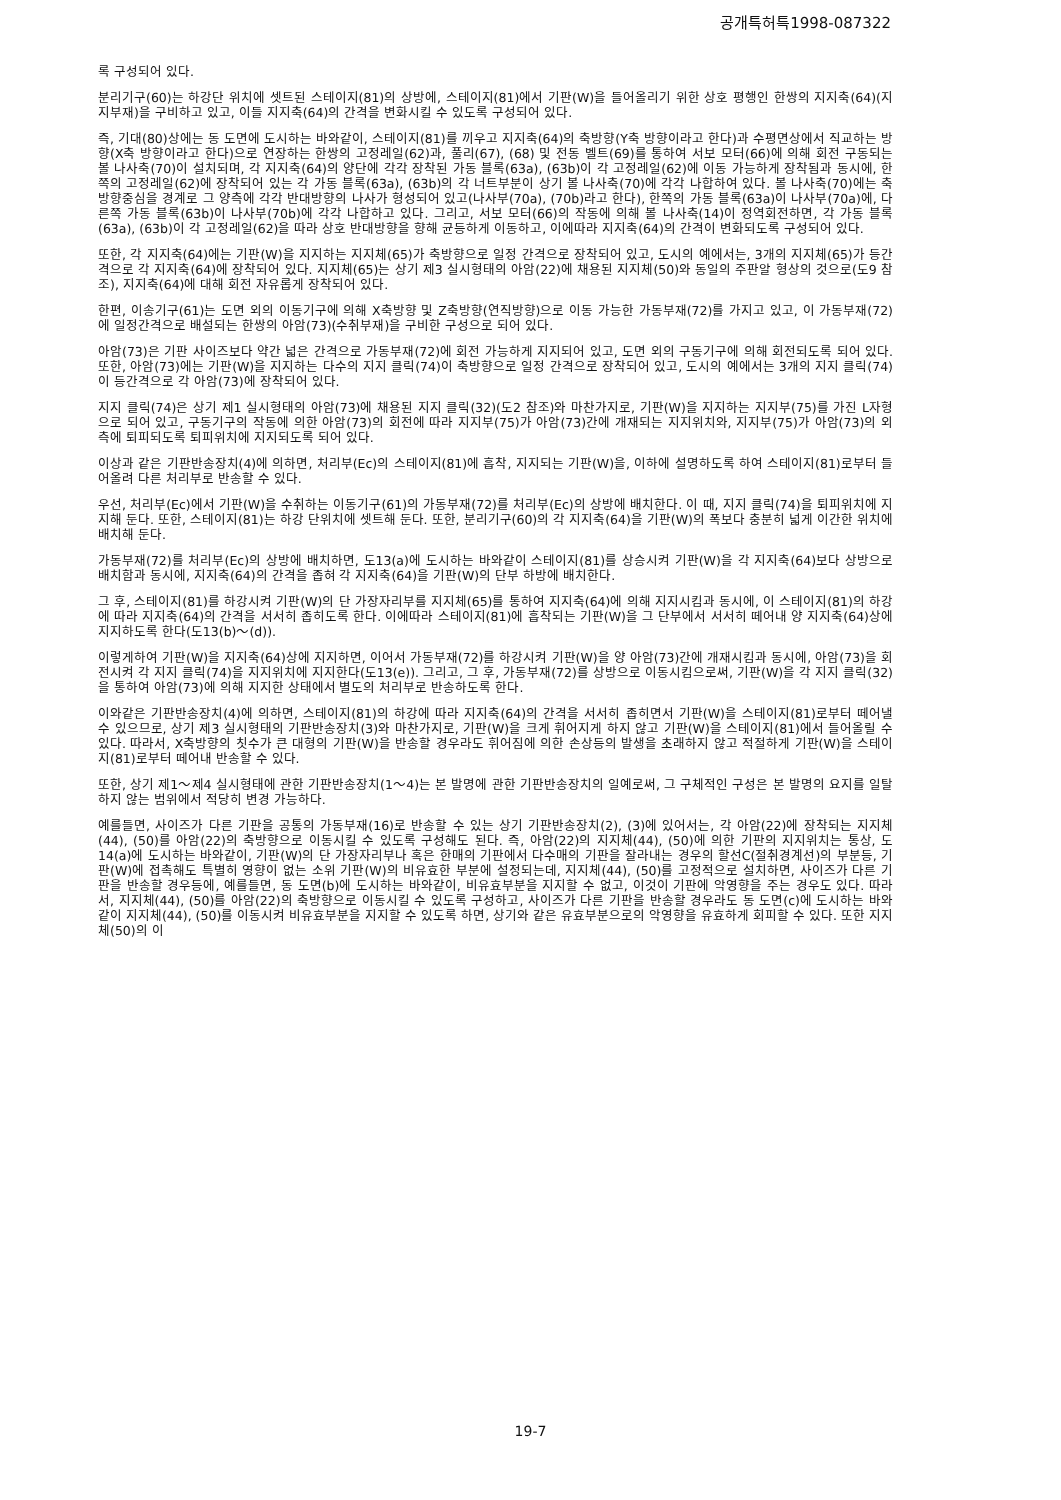공개특허특1998-087322
록 구성되어 있다.
분리기구(60)는 하강단 위치에 셋트된 스테이지(81)의 상방에, 스테이지(81)에서 기판(W)을 들어올리기 위한 상호 평행인 한쌍의 지지축(64)(지지부재)을 구비하고 있고, 이들 지지축(64)의 간격을 변화시킬 수 있도록 구성되어 있다.
즉, 기대(80)상에는 동 도면에 도시하는 바와같이, 스테이지(81)를 끼우고 지지축(64)의 축방향(Y축 방향이라고 한다)과 수평면상에서 직교하는 방향(X축 방향이라고 한다)으로 연장하는 한쌍의 고정레일(62)과, 풀리(67), (68) 및 전동 벨트(69)를 통하여 서보 모터(66)에 의해 회전 구동되는 볼 나사축(70)이 설치되며, 각 지지축(64)의 양단에 각각 장착된 가동 블록(63a), (63b)이 각 고정레일(62)에 이동 가능하게 장착됨과 동시에, 한쪽의 고정레일(62)에 장착되어 있는 각 가동 블록(63a), (63b)의 각 너트부분이 상기 볼 나사축(70)에 각각 나합하여 있다. 볼 나사축(70)에는 축 방향중심을 경계로 그 양측에 각각 반대방향의 나사가 형성되어 있고(나사부(70a), (70b)라고 한다), 한쪽의 가동 블록(63a)이 나사부(70a)에, 다른쪽 가동 블록(63b)이 나사부(70b)에 각각 나합하고 있다. 그리고, 서보 모터(66)의 작동에 의해 볼 나사축(14)이 정역회전하면, 각 가동 블록(63a), (63b)이 각 고정레일(62)을 따라 상호 반대방향을 향해 균등하게 이동하고, 이에따라 지지축(64)의 간격이 변화되도록 구성되어 있다.
또한, 각 지지축(64)에는 기판(W)을 지지하는 지지체(65)가 축방향으로 일정 간격으로 장착되어 있고, 도시의 예에서는, 3개의 지지체(65)가 등간격으로 각 지지축(64)에 장착되어 있다. 지지체(65)는 상기 제3 실시형태의 아암(22)에 채용된 지지체(50)와 동일의 주판알 형상의 것으로(도9 참조), 지지축(64)에 대해 회전 자유롭게 장착되어 있다.
한편, 이송기구(61)는 도면 외의 이동기구에 의해 X축방향 및 Z축방향(연직방향)으로 이동 가능한 가동부재(72)를 가지고 있고, 이 가동부재(72)에 일정간격으로 배설되는 한쌍의 아암(73)(수취부재)을 구비한 구성으로 되어 있다.
아암(73)은 기판 사이즈보다 약간 넓은 간격으로 가동부재(72)에 회전 가능하게 지지되어 있고, 도면 외의 구동기구에 의해 회전되도록 되어 있다. 또한, 아암(73)에는 기판(W)을 지지하는 다수의 지지 클릭(74)이 축방향으로 일정 간격으로 장착되어 있고, 도시의 예에서는 3개의 지지 클릭(74)이 등간격으로 각 아암(73)에 장착되어 있다.
지지 클릭(74)은 상기 제1 실시형태의 아암(73)에 채용된 지지 클릭(32)(도2 참조)와 마찬가지로, 기판(W)을 지지하는 지지부(75)를 가진 L자형으로 되어 있고, 구동기구의 작동에 의한 아암(73)의 회전에 따라 지지부(75)가 아암(73)간에 개재되는 지지위치와, 지지부(75)가 아암(73)의 외측에 퇴피되도록 퇴피위치에 지지되도록 되어 있다.
이상과 같은 기판반송장치(4)에 의하면, 처리부(Ec)의 스테이지(81)에 흡착, 지지되는 기판(W)을, 이하에 설명하도록 하여 스테이지(81)로부터 들어올려 다른 처리부로 반송할 수 있다.
우선, 처리부(Ec)에서 기판(W)을 수취하는 이동기구(61)의 가동부재(72)를 처리부(Ec)의 상방에 배치한다. 이 때, 지지 클릭(74)을 퇴피위치에 지지해 둔다. 또한, 스테이지(81)는 하강 단위치에 셋트해 둔다. 또한, 분리기구(60)의 각 지지축(64)을 기판(W)의 폭보다 충분히 넓게 이간한 위치에 배치해 둔다.
가동부재(72)를 처리부(Ec)의 상방에 배치하면, 도13(a)에 도시하는 바와같이 스테이지(81)를 상승시켜 기판(W)을 각 지지축(64)보다 상방으로 배치함과 동시에, 지지축(64)의 간격을 좁혀 각 지지축(64)을 기판(W)의 단부 하방에 배치한다.
그 후, 스테이지(81)를 하강시켜 기판(W)의 단 가장자리부를 지지체(65)를 통하여 지지축(64)에 의해 지지시킴과 동시에, 이 스테이지(81)의 하강에 따라 지지축(64)의 간격을 서서히 좁히도록 한다. 이에따라 스테이지(81)에 흡착되는 기판(W)을 그 단부에서 서서히 떼어내 양 지지축(64)상에 지지하도록 한다(도13(b)～(d)).
이렇게하여 기판(W)을 지지축(64)상에 지지하면, 이어서 가동부재(72)를 하강시켜 기판(W)을 양 아암(73)간에 개재시킴과 동시에, 아암(73)을 회전시켜 각 지지 클릭(74)을 지지위치에 지지한다(도13(e)). 그리고, 그 후, 가동부재(72)를 상방으로 이동시킴으로써, 기판(W)을 각 지지 클릭(32)을 통하여 아암(73)에 의해 지지한 상태에서 별도의 처리부로 반송하도록 한다.
이와같은 기판반송장치(4)에 의하면, 스테이지(81)의 하강에 따라 지지축(64)의 간격을 서서히 좁히면서 기판(W)을 스테이지(81)로부터 떼어낼 수 있으므로, 상기 제3 실시형태의 기판반송장치(3)와 마찬가지로, 기판(W)을 크게 휘어지게 하지 않고 기판(W)을 스테이지(81)에서 들어올릴 수 있다. 따라서, X축방향의 칫수가 큰 대형의 기판(W)을 반송할 경우라도 휘어짐에 의한 손상등의 발생을 초래하지 않고 적절하게 기판(W)을 스테이지(81)로부터 떼어내 반송할 수 있다.
또한, 상기 제1～제4 실시형태에 관한 기판반송장치(1～4)는 본 발명에 관한 기판반송장치의 일예로써, 그 구체적인 구성은 본 발명의 요지를 일탈하지 않는 범위에서 적당히 변경 가능하다.
예를들면, 사이즈가 다른 기판을 공통의 가동부재(16)로 반송할 수 있는 상기 기판반송장치(2), (3)에 있어서는, 각 아암(22)에 장착되는 지지체(44), (50)를 아암(22)의 축방향으로 이동시킬 수 있도록 구성해도 된다. 즉, 아암(22)의 지지체(44), (50)에 의한 기판의 지지위치는 통상, 도14(a)에 도시하는 바와같이, 기판(W)의 단 가장자리부나 혹은 한매의 기판에서 다수매의 기판을 잘라내는 경우의 할선C(절취경계선)의 부분등, 기판(W)에 접촉해도 특별히 영향이 없는 소위 기판(W)의 비유효한 부분에 설정되는데, 지지체(44), (50)를 고정적으로 설치하면, 사이즈가 다른 기판을 반송할 경우등에, 예를들면, 동 도면(b)에 도시하는 바와같이, 비유효부분을 지지할 수 없고, 이것이 기판에 악영향을 주는 경우도 있다. 따라서, 지지체(44), (50)를 아암(22)의 축방향으로 이동시킬 수 있도록 구성하고, 사이즈가 다른 기판을 반송할 경우라도 동 도면(c)에 도시하는 바와같이 지지체(44), (50)를 이동시켜 비유효부분을 지지할 수 있도록 하면, 상기와 같은 유효부분으로의 악영향을 유효하게 회피할 수 있다. 또한 지지체(50)의 이
19-7